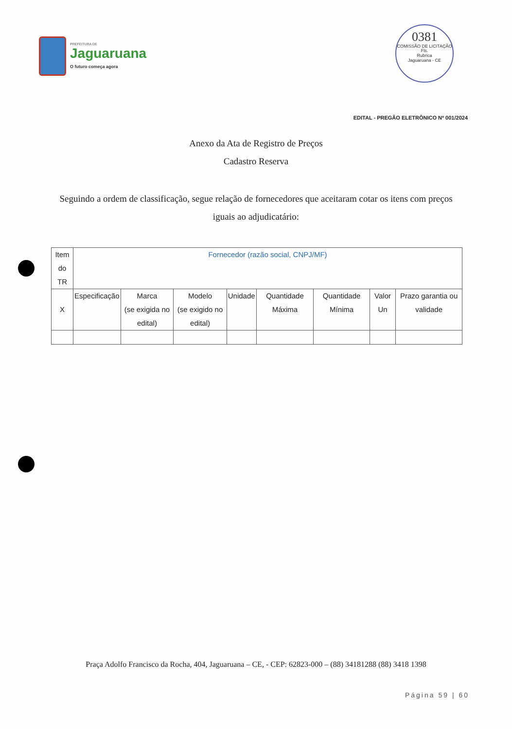PREFEITURA DE
Jaguaruana
O futuro começa agora
0381
COMISSÃO DE LICITAÇÃO
Fls.
Rubrica
Jaguaruana - CE
EDITAL - PREGÃO ELETRÔNICO Nº 001/2024
Anexo da Ata de Registro de Preços
Cadastro Reserva
Seguindo a ordem de classificação, segue relação de fornecedores que aceitaram cotar os itens com preços iguais ao adjudicatário:
| Item do TR | Fornecedor (razão social, CNPJ/MF) | | | | | | | |
| --- | --- | --- | --- | --- | --- | --- | --- | --- |
| X | Especificação | Marca (se exigida no edital) | Modelo (se exigido no edital) | Unidade | Quantidade Máxima | Quantidade Mínima | Valor Un | Prazo garantia ou validade |
Praça Adolfo Francisco da Rocha, 404, Jaguaruana – CE, - CEP: 62823-000 – (88) 34181288 (88) 3418 1398
Página 59 | 60